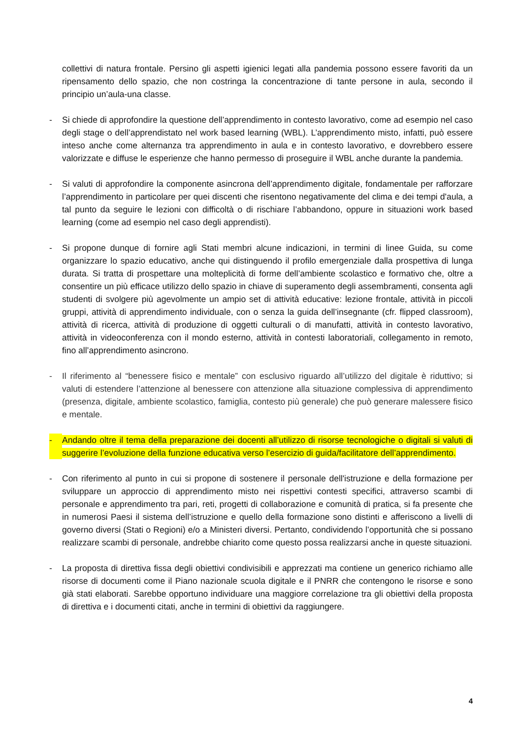collettivi di natura frontale. Persino gli aspetti igienici legati alla pandemia possono essere favoriti da un ripensamento dello spazio, che non costringa la concentrazione di tante persone in aula, secondo il principio un’aula-una classe.
- Si chiede di approfondire la questione dell’apprendimento in contesto lavorativo, come ad esempio nel caso degli stage o dell’apprendistato nel work based learning (WBL). L’apprendimento misto, infatti, può essere inteso anche come alternanza tra apprendimento in aula e in contesto lavorativo, e dovrebbero essere valorizzate e diffuse le esperienze che hanno permesso di proseguire il WBL anche durante la pandemia.
- Si valuti di approfondire la componente asincrona dell’apprendimento digitale, fondamentale per rafforzare l’apprendimento in particolare per quei discenti che risentono negativamente del clima e dei tempi d'aula, a tal punto da seguire le lezioni con difficoltà o di rischiare l’abbandono, oppure in situazioni work based learning (come ad esempio nel caso degli apprendisti).
- Si propone dunque di fornire agli Stati membri alcune indicazioni, in termini di linee Guida, su come organizzare lo spazio educativo, anche qui distinguendo il profilo emergenziale dalla prospettiva di lunga durata. Si tratta di prospettare una molteplicità di forme dell’ambiente scolastico e formativo che, oltre a consentire un più efficace utilizzo dello spazio in chiave di superamento degli assembramenti, consenta agli studenti di svolgere più agevolmente un ampio set di attività educative: lezione frontale, attività in piccoli gruppi, attività di apprendimento individuale, con o senza la guida dell’insegnante (cfr. flipped classroom), attività di ricerca, attività di produzione di oggetti culturali o di manufatti, attività in contesto lavorativo, attività in videoconferenza con il mondo esterno, attività in contesti laboratoriali, collegamento in remoto, fino all’apprendimento asincrono.
- Il riferimento al “benessere fisico e mentale” con esclusivo riguardo all’utilizzo del digitale è riduttivo; si valuti di estendere l’attenzione al benessere con attenzione alla situazione complessiva di apprendimento (presenza, digitale, ambiente scolastico, famiglia, contesto più generale) che può generare malessere fisico e mentale.
- Andando oltre il tema della preparazione dei docenti all’utilizzo di risorse tecnologiche o digitali si valuti di suggerire l’evoluzione della funzione educativa verso l’esercizio di guida/facilitatore dell’apprendimento.
- Con riferimento al punto in cui si propone di sostenere il personale dell'istruzione e della formazione per sviluppare un approccio di apprendimento misto nei rispettivi contesti specifici, attraverso scambi di personale e apprendimento tra pari, reti, progetti di collaborazione e comunità di pratica, si fa presente che in numerosi Paesi il sistema dell’istruzione e quello della formazione sono distinti e afferiscono a livelli di governo diversi (Stati o Regioni) e/o a Ministeri diversi. Pertanto, condividendo l’opportunità che si possano realizzare scambi di personale, andrebbe chiarito come questo possa realizzarsi anche in queste situazioni.
- La proposta di direttiva fissa degli obiettivi condivisibili e apprezzati ma contiene un generico richiamo alle risorse di documenti come il Piano nazionale scuola digitale e il PNRR che contengono le risorse e sono già stati elaborati. Sarebbe opportuno individuare una maggiore correlazione tra gli obiettivi della proposta di direttiva e i documenti citati, anche in termini di obiettivi da raggiungere.
4